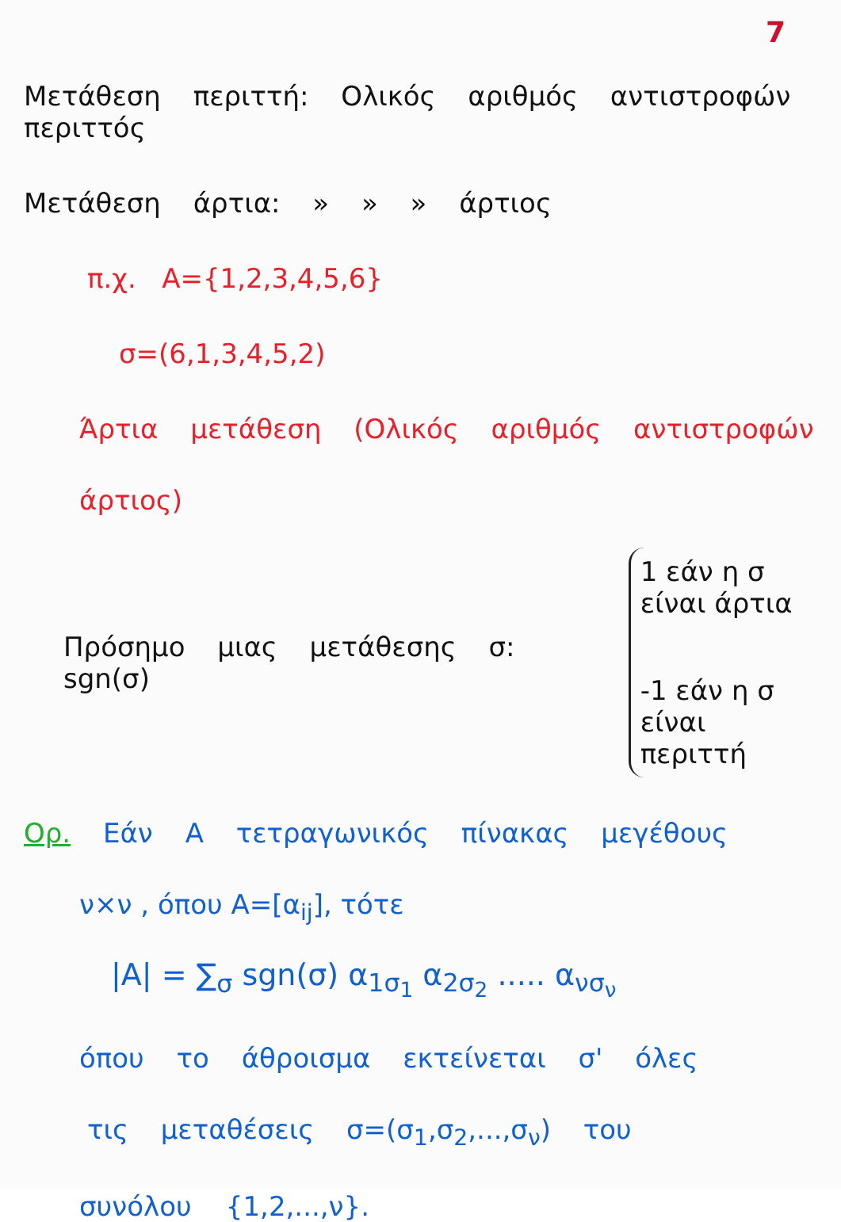7
Μετάθεση περιττή: Ολικός αριθμός αντιστροφών περιττός
Μετάθεση άρτια: » » » άρτιος
π.χ. A={1,2,3,4,5,6}
σ=(6,1,3,4,5,2)
Άρτια μετάθεση (Ολικός αριθμός αντιστροφών
άρτιος)
Πρόσημο μιας μετάθεσης σ: sgn(σ)
1 εάν η σ
είναι άρτια
-1 εάν η σ
είναι περιττή
Ορ. Εάν A τετραγωνικός πίνακας μεγέθους
ν×ν , όπου A=[α<sub>ij</sub>], τότε
|A| = ∑<sub>σ</sub> sgn(σ) α<sub>1σ<sub>1</sub></sub> α<sub>2σ<sub>2</sub></sub> ..... α<sub>νσ<sub>ν</sub></sub>
όπου το άθροισμα εκτείνεται σ' όλες
τις μεταθέσεις σ=(σ<sub>1</sub>,σ<sub>2</sub>,...,σ<sub>ν</sub>) του
συνόλου {1,2,...,ν}.